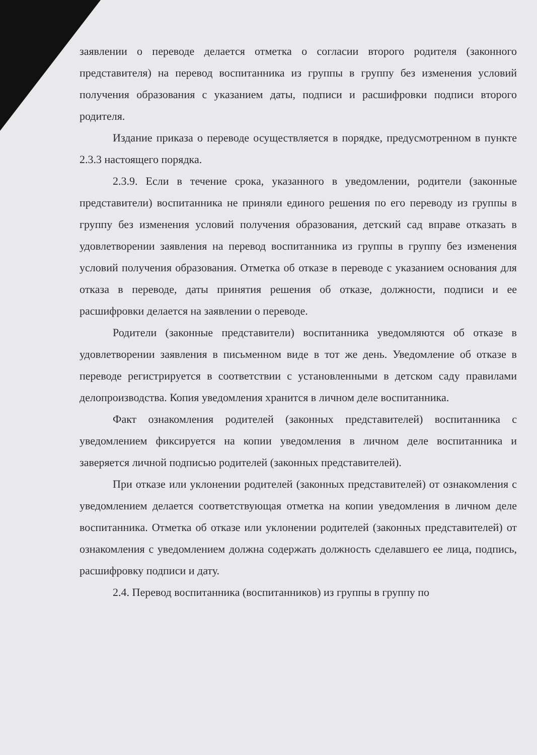заявлении о переводе делается отметка о согласии второго родителя (законного представителя) на перевод воспитанника из группы в группу без изменения условий получения образования с указанием даты, подписи и расшифровки подписи второго родителя.
Издание приказа о переводе осуществляется в порядке, предусмотренном в пункте 2.3.3 настоящего порядка.
2.3.9. Если в течение срока, указанного в уведомлении, родители (законные представители) воспитанника не приняли единого решения по его переводу из группы в группу без изменения условий получения образования, детский сад вправе отказать в удовлетворении заявления на перевод воспитанника из группы в группу без изменения условий получения образования. Отметка об отказе в переводе с указанием основания для отказа в переводе, даты принятия решения об отказе, должности, подписи и ее расшифровки делается на заявлении о переводе.
Родители (законные представители) воспитанника уведомляются об отказе в удовлетворении заявления в письменном виде в тот же день. Уведомление об отказе в переводе регистрируется в соответствии с установленными в детском саду правилами делопроизводства. Копия уведомления хранится в личном деле воспитанника.
Факт ознакомления родителей (законных представителей) воспитанника с уведомлением фиксируется на копии уведомления в личном деле воспитанника и заверяется личной подписью родителей (законных представителей).
При отказе или уклонении родителей (законных представителей) от ознакомления с уведомлением делается соответствующая отметка на копии уведомления в личном деле воспитанника. Отметка об отказе или уклонении родителей (законных представителей) от ознакомления с уведомлением должна содержать должность сделавшего ее лица, подпись, расшифровку подписи и дату.
2.4. Перевод воспитанника (воспитанников) из группы в группу по